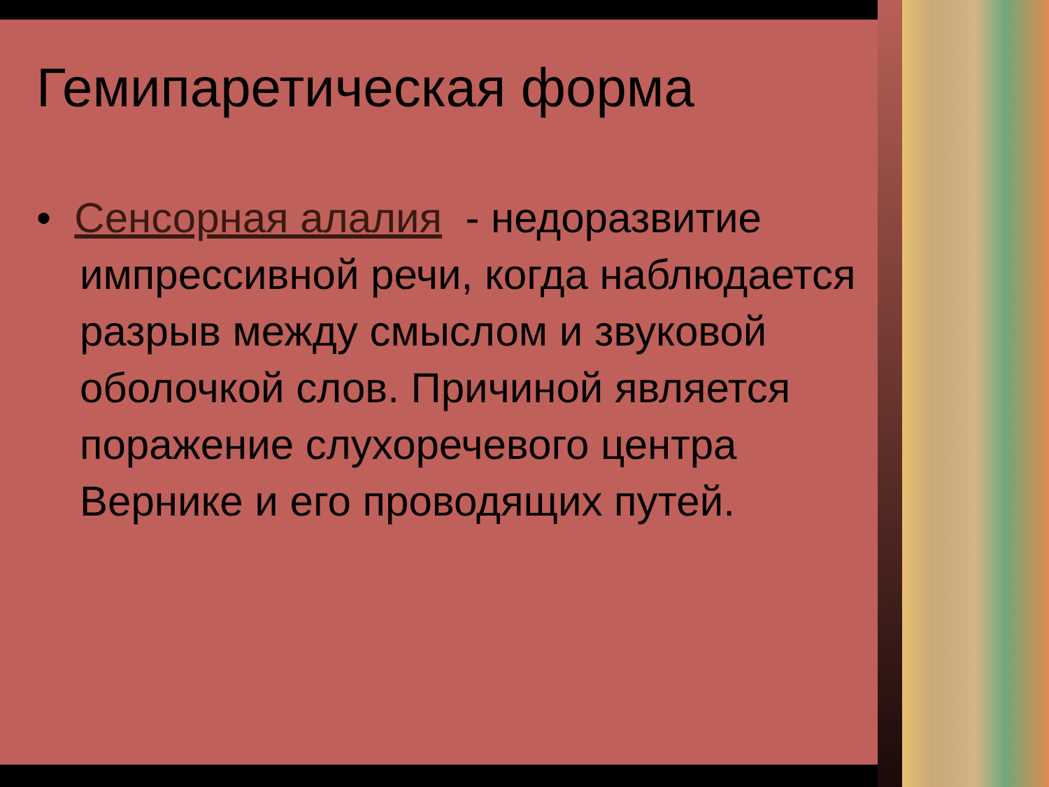Гемипаретическая форма
• Сенсорная алалия - недоразвитие импрессивной речи, когда наблюдается разрыв между смыслом и звуковой оболочкой слов. Причиной является поражение слухоречевого центра Вернике и его проводящих путей.